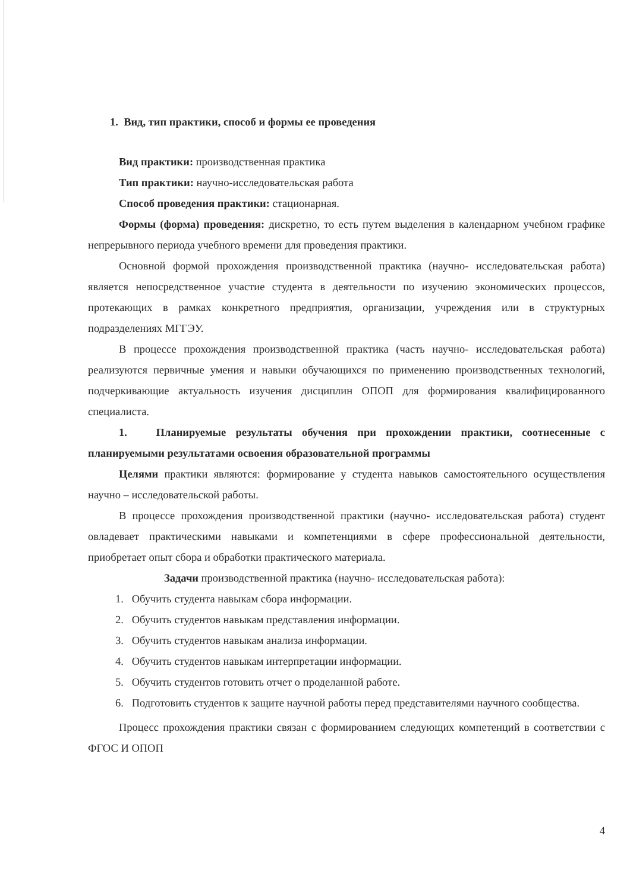1. Вид, тип практики, способ и формы ее проведения
Вид практики: производственная практика
Тип практики: научно-исследовательская работа
Способ проведения практики: стационарная.
Формы (форма) проведения: дискретно, то есть путем выделения в календарном учебном графике непрерывного периода учебного времени для проведения практики.
Основной формой прохождения производственной практика (научно- исследовательская работа) является непосредственное участие студента в деятельности по изучению экономических процессов, протекающих в рамках конкретного предприятия, организации, учреждения или в структурных подразделениях МГГЭУ.
В процессе прохождения производственной практика (часть научно- исследовательская работа) реализуются первичные умения и навыки обучающихся по применению производственных технологий, подчеркивающие актуальность изучения дисциплин ОПОП для формирования квалифицированного специалиста.
1. Планируемые результаты обучения при прохождении практики, соотнесенные с планируемыми результатами освоения образовательной программы
Целями практики являются: формирование у студента навыков самостоятельного осуществления научно – исследовательской работы.
В процессе прохождения производственной практики (научно- исследовательская работа) студент овладевает практическими навыками и компетенциями в сфере профессиональной деятельности, приобретает опыт сбора и обработки практического материала.
Задачи производственной практика (научно- исследовательская работа):
1. Обучить студента навыкам сбора информации.
2. Обучить студентов навыкам представления информации.
3. Обучить студентов навыкам анализа информации.
4. Обучить студентов навыкам интерпретации информации.
5. Обучить студентов готовить отчет о проделанной работе.
6. Подготовить студентов к защите научной работы перед представителями научного сообщества.
Процесс прохождения практики связан с формированием следующих компетенций в соответствии с ФГОС И ОПОП
4